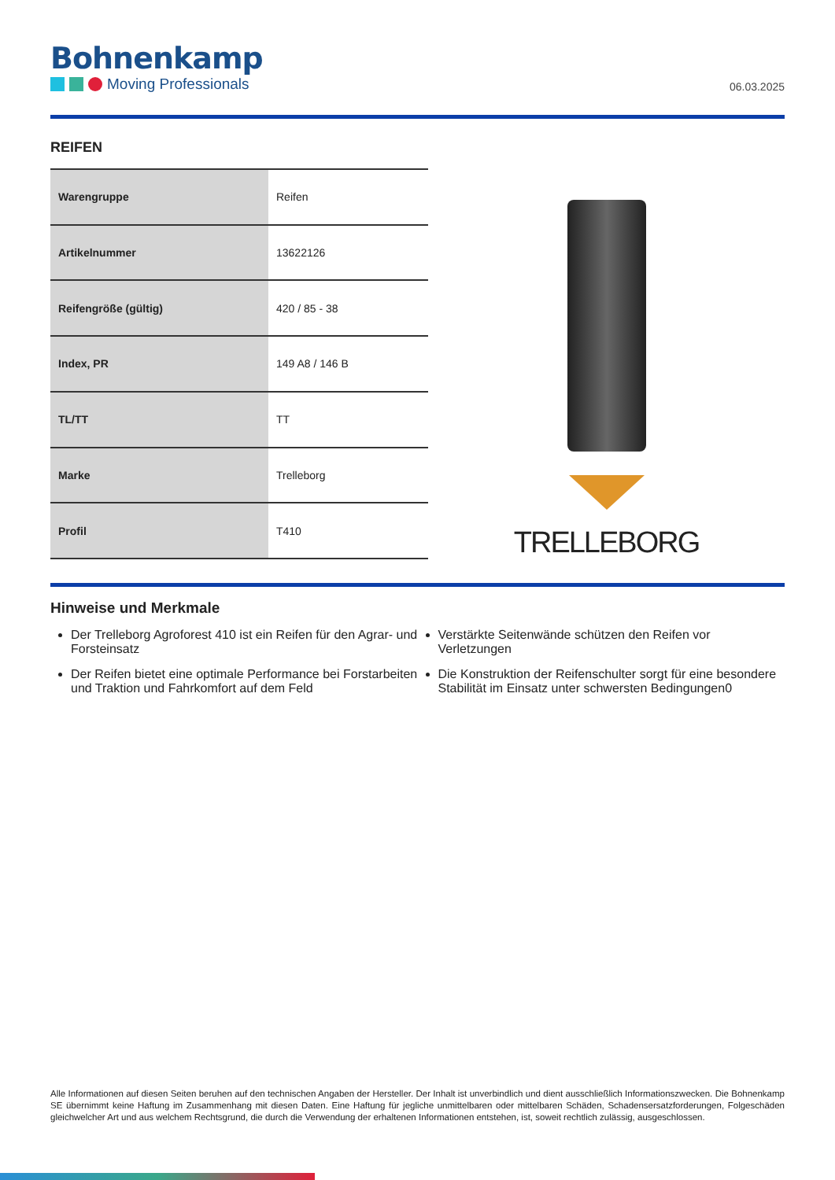Bohnenkamp
Moving Professionals
06.03.2025
REIFEN
| Warengruppe | Reifen |
| Artikelnummer | 13622126 |
| Reifengröße (gültig) | 420 / 85 - 38 |
| Index, PR | 149 A8 / 146 B |
| TL/TT | TT |
| Marke | Trelleborg |
| Profil | T410 |
TRELLEBORG
Hinweise und Merkmale
Der Trelleborg Agroforest 410 ist ein Reifen für den Agrar- und Forsteinsatz
Der Reifen bietet eine optimale Performance bei Forstarbeiten und Traktion und Fahrkomfort auf dem Feld
Verstärkte Seitenwände schützen den Reifen vor Verletzungen
Die Konstruktion der Reifenschulter sorgt für eine besondere Stabilität im Einsatz unter schwersten Bedingungen0
Alle Informationen auf diesen Seiten beruhen auf den technischen Angaben der Hersteller. Der Inhalt ist unverbindlich und dient ausschließlich Informationszwecken. Die Bohnenkamp SE übernimmt keine Haftung im Zusammenhang mit diesen Daten. Eine Haftung für jegliche unmittelbaren oder mittelbaren Schäden, Schadensersatzforderungen, Folgeschäden gleichwelcher Art und aus welchem Rechtsgrund, die durch die Verwendung der erhaltenen Informationen entstehen, ist, soweit rechtlich zulässig, ausgeschlossen.